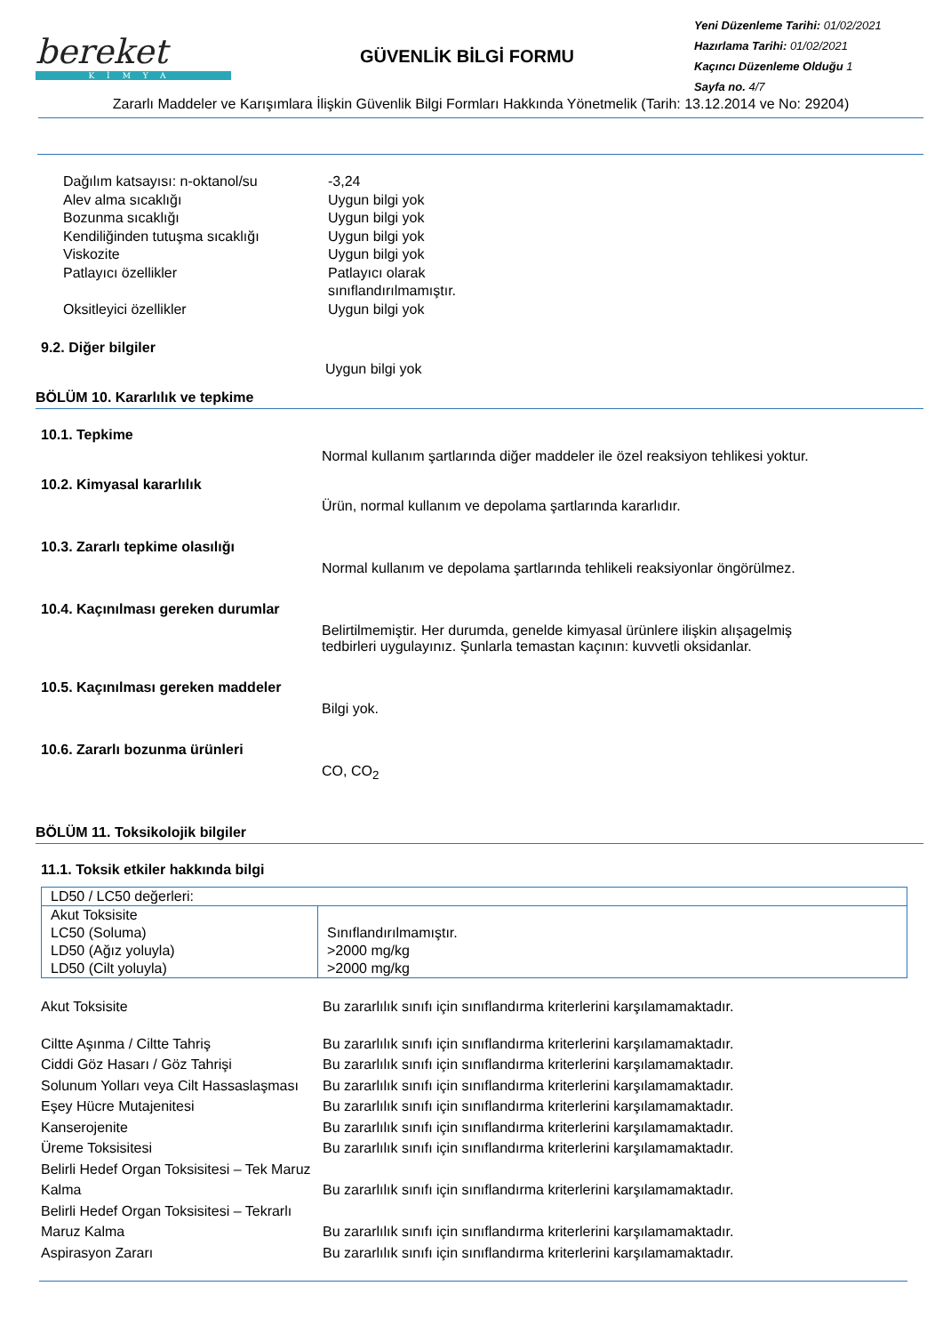bereket
KİMYA
GÜVENLİK BİLGİ FORMU
Yeni Düzenleme Tarihi: 01/02/2021
Hazırlama Tarihi: 01/02/2021
Kaçıncı Düzenleme Olduğu 1
Sayfa no. 4/7
Zararlı Maddeler ve Karışımlara İlişkin Güvenlik Bilgi Formları Hakkında Yönetmelik (Tarih: 13.12.2014 ve No: 29204)
Dağılım katsayısı: n-oktanol/su -3,24
Alev alma sıcaklığı Uygun bilgi yok
Bozunma sıcaklığı Uygun bilgi yok
Kendiliğinden tutuşma sıcaklığı Uygun bilgi yok
Viskozite Uygun bilgi yok
Patlayıcı özellikler Patlayıcı olarak
sınıflandırılmamıştır.
Oksitleyici özellikler Uygun bilgi yok
9.2. Diğer bilgiler
Uygun bilgi yok
BÖLÜM 10. Kararlılık ve tepkime
10.1. Tepkime
Normal kullanım şartlarında diğer maddeler ile özel reaksiyon tehlikesi yoktur.
10.2. Kimyasal kararlılık
Ürün, normal kullanım ve depolama şartlarında kararlıdır.
10.3. Zararlı tepkime olasılığı
Normal kullanım ve depolama şartlarında tehlikeli reaksiyonlar öngörülmez.
10.4. Kaçınılması gereken durumlar
Belirtilmemiştir. Her durumda, genelde kimyasal ürünlere ilişkin alışagelmiş
tedbirleri uygulayınız. Şunlarla temastan kaçının: kuvvetli oksidanlar.
10.5. Kaçınılması gereken maddeler
Bilgi yok.
10.6. Zararlı bozunma ürünleri
CO, CO<sub>2</sub>
BÖLÜM 11. Toksikolojik bilgiler
11.1. Toksik etkiler hakkında bilgi
| LD50 / LC50 değerleri: | |
| Akut Toksisite LC50 (Soluma) LD50 (Ağız yoluyla) LD50 (Cilt yoluyla) | Sınıflandırılmamıştır. >2000 mg/kg >2000 mg/kg |
Akut Toksisite Bu zararlılık sınıfı için sınıflandırma kriterlerini karşılamamaktadır.
Ciltte Aşınma / Ciltte Tahriş Bu zararlılık sınıfı için sınıflandırma kriterlerini karşılamamaktadır.
Ciddi Göz Hasarı / Göz Tahrişi Bu zararlılık sınıfı için sınıflandırma kriterlerini karşılamamaktadır.
Solunum Yolları veya Cilt Hassaslaşması
Bu zararlılık sınıfı için sınıflandırma kriterlerini karşılamamaktadır.
Eşey Hücre Mutajenitesi Bu zararlılık sınıfı için sınıflandırma kriterlerini karşılamamaktadır.
Kanserojenite Bu zararlılık sınıfı için sınıflandırma kriterlerini karşılamamaktadır.
Üreme Toksisitesi Bu zararlılık sınıfı için sınıflandırma kriterlerini karşılamamaktadır.
Belirli Hedef Organ Toksisitesi – Tek Maruz Kalma
Bu zararlılık sınıfı için sınıflandırma kriterlerini karşılamamaktadır.
Belirli Hedef Organ Toksisitesi – Tekrarlı Maruz Kalma
Bu zararlılık sınıfı için sınıflandırma kriterlerini karşılamamaktadır.
Aspirasyon Zararı Bu zararlılık sınıfı için sınıflandırma kriterlerini karşılamamaktadır.